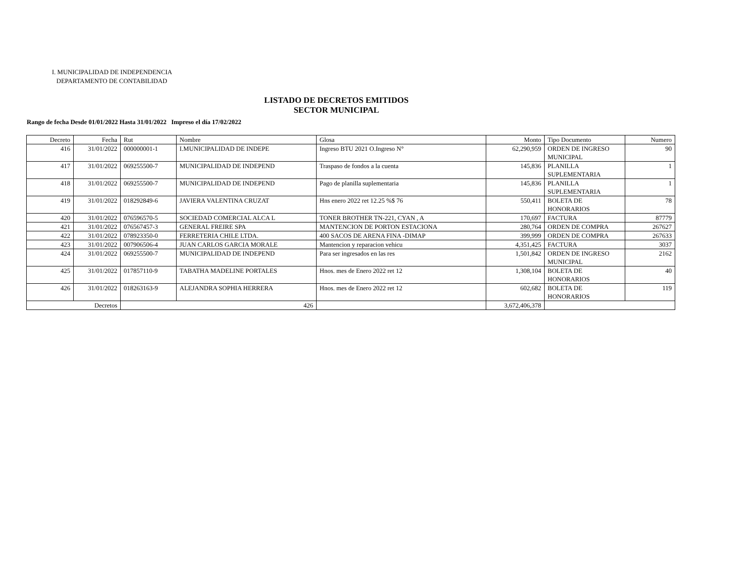I. MUNICIPALIDAD DE INDEPENDENCIA
DEPARTAMENTO DE CONTABILIDAD
LISTADO DE DECRETOS EMITIDOS
SECTOR MUNICIPAL
Rango de fecha Desde 01/01/2022 Hasta 31/01/2022 Impreso el día 17/02/2022
| Decreto | Fecha | Rut | Nombre | Glosa | Monto | Tipo Documento | Numero |
| 416 | 31/01/2022 | 000000001-1 | I.MUNICIPALIDAD DE INDEPE | Ingreso BTU 2021 O.Ingreso N° | 62,290,959 | ORDEN DE INGRESO MUNICIPAL | 90 |
| 417 | 31/01/2022 | 069255500-7 | MUNICIPALIDAD DE INDEPEND | Traspaso de fondos a la cuenta | 145,836 | PLANILLA SUPLEMENTARIA | 1 |
| 418 | 31/01/2022 | 069255500-7 | MUNICIPALIDAD DE INDEPEND | Pago de planilla suplementaria | 145,836 | PLANILLA SUPLEMENTARIA | 1 |
| 419 | 31/01/2022 | 018292849-6 | JAVIERA VALENTINA CRUZAT | Hns enero 2022 ret 12.25 %$ 76 | 550,411 | BOLETA DE HONORARIOS | 78 |
| 420 | 31/01/2022 | 076596570-5 | SOCIEDAD COMERCIAL ALCA L | TONER BROTHER TN-221, CYAN , A | 170,697 | FACTURA | 87779 |
| 421 | 31/01/2022 | 076567457-3 | GENERAL FREIRE SPA | MANTENCION DE PORTON ESTACIONA | 280,764 | ORDEN DE COMPRA | 267627 |
| 422 | 31/01/2022 | 078923350-0 | FERRETERIA CHILE LTDA. | 400 SACOS DE ARENA FINA -DIMAP | 399,999 | ORDEN DE COMPRA | 267633 |
| 423 | 31/01/2022 | 007906506-4 | JUAN CARLOS GARCIA MORALE | Mantencion y reparacion vehicu | 4,351,425 | FACTURA | 3037 |
| 424 | 31/01/2022 | 069255500-7 | MUNICIPALIDAD DE INDEPEND | Para ser ingresados en las res | 1,501,842 | ORDEN DE INGRESO MUNICIPAL | 2162 |
| 425 | 31/01/2022 | 017857110-9 | TABATHA MADELINE PORTALES | Hnos. mes de Enero 2022 ret 12 | 1,308,104 | BOLETA DE HONORARIOS | 40 |
| 426 | 31/01/2022 | 018263163-9 | ALEJANDRA SOPHIA HERRERA | Hnos. mes de Enero 2022 ret 12 | 602,682 | BOLETA DE HONORARIOS | 119 |
| Decretos | | 426 | | | 3,672,406,378 | | |